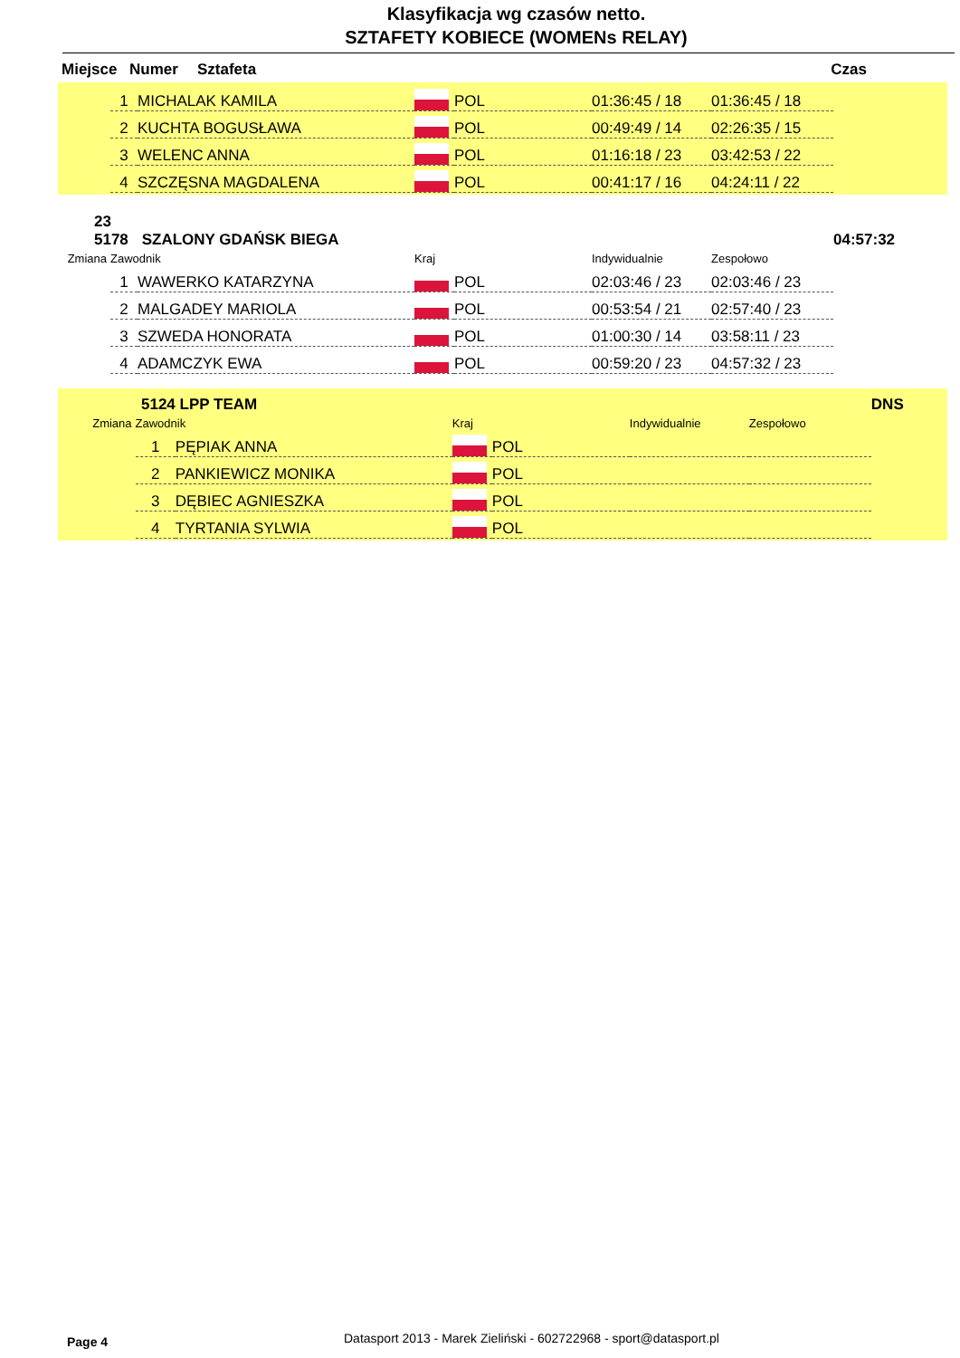Klasyfikacja wg czasów netto.
SZTAFETY KOBIECE (WOMENs RELAY)
Miejsce Numer Sztafeta Czas
| | 1 | MICHALAK KAMILA | | POL | 01:36:45 / 18 | 01:36:45 / 18 |
| | 2 | KUCHTA BOGUSŁAWA | | POL | 00:49:49 / 14 | 02:26:35 / 15 |
| | 3 | WELENC ANNA | | POL | 01:16:18 / 23 | 03:42:53 / 22 |
| | 4 | SZCZĘSNA MAGDALENA | | POL | 00:41:17 / 16 | 04:24:11 / 22 |
| 23 5178 | | SZALONY GDAŃSK BIEGA | | | | | 04:57:32 |
| Zmiana | Zawodnik | | Kraj | | Indywidualnie | Zespołowo | |
| | 1 | WAWERKO KATARZYNA | | POL | 02:03:46 / 23 | 02:03:46 / 23 | |
| | 2 | MALGADEY MARIOLA | | POL | 00:53:54 / 21 | 02:57:40 / 23 | |
| | 3 | SZWEDA HONORATA | | POL | 01:00:30 / 14 | 03:58:11 / 23 | |
| | 4 | ADAMCZYK EWA | | POL | 00:59:20 / 23 | 04:57:32 / 23 | |
| 5124 | | LPP TEAM | | | | | DNS |
| Zmiana | Zawodnik | | Kraj | | Indywidualnie | Zespołowo | |
| | 1 | PĘPIAK ANNA | | POL | | | |
| | 2 | PANKIEWICZ MONIKA | | POL | | | |
| | 3 | DĘBIEC AGNIESZKA | | POL | | | |
| | 4 | TYRTANIA SYLWIA | | POL | | | |
Page 4
Datasport 2013 - Marek Zieliński - 602722968 - sport@datasport.pl